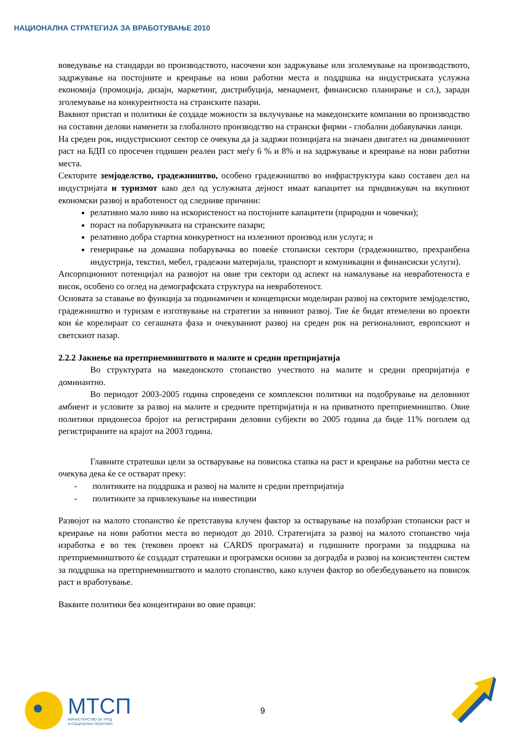НАЦИОНАЛНА СТРАТЕГИЈА ЗА ВРАБОТУВАЊЕ 2010
воведување на стандарди во производството, насочени кон задржување или зголемување на производството, задржување на постојните и креирање на нови работни места и поддршка на индустриската услужна економија (промоција, дизајн, маркетинг, дистрибуција, менаџмент, финансиско планирање и сл.), заради зголемување на конкурентноста на странските пазари.
Ваквиот пристап и политики ќе создаде можности за вклучување на македонските компании во производство на составни делови наменети за глобалното производство на странски фирми - глобални добавувачки ланци.
На среден рок, индустрискиот сектор се очекува да ја задржи позицијата на значаен двигател на динамичниот раст на БДП со просечен годишен реален раст меѓу 6 % и 8% и на задржување и креирање на нови работни места.
Секторите земјоделство, градежништво, особено градежништво во инфраструктура како составен дел на индустријата и туризмот како дел од услужната дејност имаат капацитет на придвижувач на вкупниот економски развој и вработеност од следниве причини:
релативно мало ниво на искористеност на постојните капацитети (природни и човечки);
пораст на побарувачката на странските пазари;
релативно добра стартна конкуретност на излезниот производ или услуга; и
генерирање на домашна побарувачка во повеќе стопански сектори (градежништво, прехранбена индустрија, текстил, мебел, градежни материјали, транспорт и комуникации и финансиски услуги).
Апсорпциониот потенцијал на развојот на овие три сектори од аспект на намалување на невработеноста е висок, особено со оглед на демографската структура на невработеност.
Основата за ставање во функција за подинамичен и концепциски моделиран развој на секторите земјоделство, градежништво и туризам е изготвување на стратегии за нивниот развој. Тие ќе бидат втемелени во проекти кои ќе корелираат со сегашната фаза и очекуваниот развој на среден рок на регионалниот, европскиот и светскиот пазар.
2.2.2 Јакнење на претприемништвото и малите и средни претпријатија
Во структурата на македонското стопанство учеството на малите и средни препријатија е доминантно.
Во периодот 2003-2005 година спроведени се комплексни политики на подобрување на деловниот амбиент и условите за развој на малите и средните претпријатија и на приватното претприемништво. Овие политики придонесоа бројот на регистрирани деловни субјекти во 2005 година да биде 11% поголем од регистрираните на крајот на 2003 година.
Главните стратешки цели за остварување на повисока стапка на раст и креирање на работни места се очекува дека ќе се остварат преку:
- политиките на поддршка и развој на малите и средни претпријатија
- политиките за привлекување на инвестиции
Развојот на малото стопанство ќе претставува клучен фактор за остварување на позабрзан стопански раст и креирање на нови работни места во периодот до 2010. Стратегијата за развој на малото стопанство чија изработка е во тек (тековен проект на CARDS програмата) и годишните програми за поддршка на претприемништвото ќе создадат стратешки и програмски основи за доградба и развој на конзистентен систем за поддршка на претприемништвото и малото стопанство, како клучен фактор во обезбедувањето на повисок раст и вработување.
Ваквите политики беа концентирани во овие правци:
МТСП
МИНИСТЕРСТВО ЗА ТРУД
И СОЦИЈАЛНА ПОЛИТИКА
9